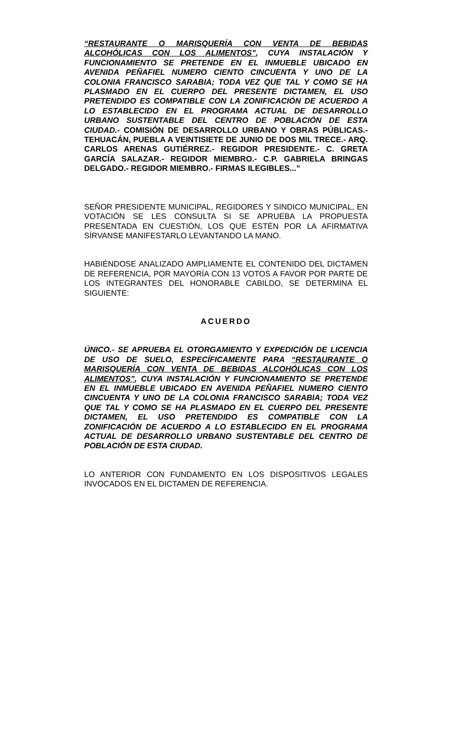“RESTAURANTE O MARISQUERÍA CON VENTA DE BEBIDAS ALCOHÓLICAS CON LOS ALIMENTOS”, CUYA INSTALACIÓN Y FUNCIONAMIENTO SE PRETENDE EN EL INMUEBLE UBICADO EN AVENIDA PEÑAFIEL NUMERO CIENTO CINCUENTA Y UNO DE LA COLONIA FRANCISCO SARABIA; TODA VEZ QUE TAL Y COMO SE HA PLASMADO EN EL CUERPO DEL PRESENTE DICTAMEN, EL USO PRETENDIDO ES COMPATIBLE CON LA ZONIFICACIÓN DE ACUERDO A LO ESTABLECIDO EN EL PROGRAMA ACTUAL DE DESARROLLO URBANO SUSTENTABLE DEL CENTRO DE POBLACIÓN DE ESTA CIUDAD.- COMISIÓN DE DESARROLLO URBANO Y OBRAS PÚBLICAS.- TEHUACÁN, PUEBLA A VEINTISIETE DE JUNIO DE DOS MIL TRECE.- ARQ. CARLOS ARENAS GUTIÉRREZ.- REGIDOR PRESIDENTE.- C. GRETA GARCÍA SALAZAR.- REGIDOR MIEMBRO.- C.P. GABRIELA BRINGAS DELGADO.- REGIDOR MIEMBRO.- FIRMAS ILEGIBLES...”
SEÑOR PRESIDENTE MUNICIPAL, REGIDORES Y SINDICO MUNICIPAL, EN VOTACIÓN SE LES CONSULTA SI SE APRUEBA LA PROPUESTA PRESENTADA EN CUESTIÓN, LOS QUE ESTÉN POR LA AFIRMATIVA SÍRVANSE MANIFESTARLO LEVANTANDO LA MANO.
HABIÉNDOSE ANALIZADO AMPLIAMENTE EL CONTENIDO DEL DICTAMEN DE REFERENCIA, POR MAYORÍA CON 13 VOTOS A FAVOR POR PARTE DE LOS INTEGRANTES DEL HONORABLE CABILDO, SE DETERMINA EL SIGUIENTE:
ACUERDO
ÚNICO.- SE APRUEBA EL OTORGAMIENTO Y EXPEDICIÓN DE LICENCIA DE USO DE SUELO, ESPECÍFICAMENTE PARA “RESTAURANTE O MARISQUERÍA CON VENTA DE BEBIDAS ALCOHÓLICAS CON LOS ALIMENTOS”, CUYA INSTALACIÓN Y FUNCIONAMIENTO SE PRETENDE EN EL INMUEBLE UBICADO EN AVENIDA PEÑAFIEL NUMERO CIENTO CINCUENTA Y UNO DE LA COLONIA FRANCISCO SARABIA; TODA VEZ QUE TAL Y COMO SE HA PLASMADO EN EL CUERPO DEL PRESENTE DICTAMEN, EL USO PRETENDIDO ES COMPATIBLE CON LA ZONIFICACIÓN DE ACUERDO A LO ESTABLECIDO EN EL PROGRAMA ACTUAL DE DESARROLLO URBANO SUSTENTABLE DEL CENTRO DE POBLACIÓN DE ESTA CIUDAD.
LO ANTERIOR CON FUNDAMENTO EN LOS DISPOSITIVOS LEGALES INVOCADOS EN EL DICTAMEN DE REFERENCIA.